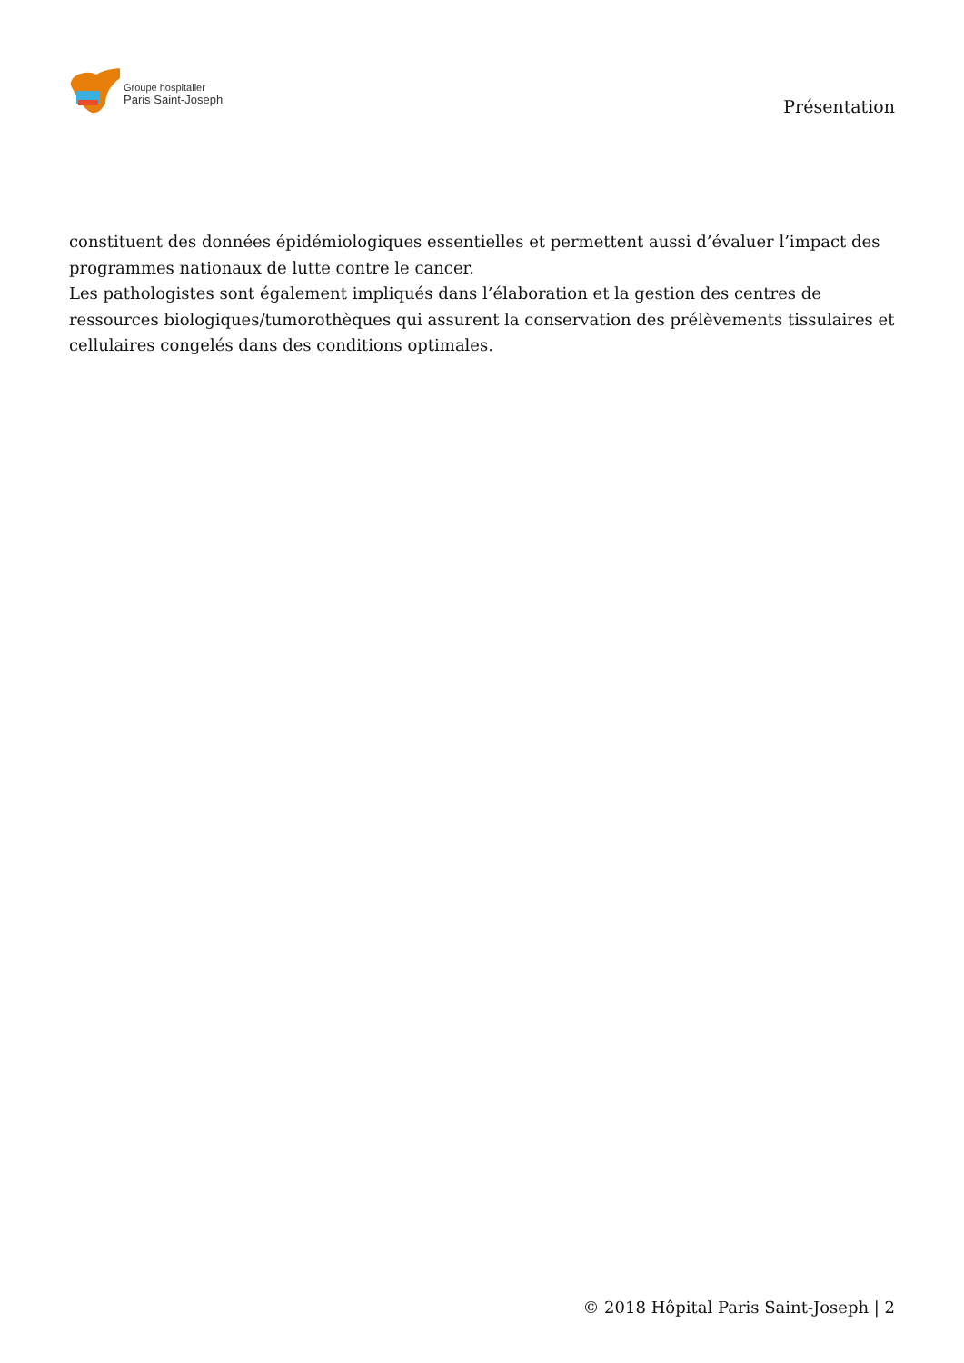Groupe hospitalier
Paris Saint-Joseph
Présentation
constituent des données épidémiologiques essentielles et permettent aussi d’évaluer l’impact des programmes nationaux de lutte contre le cancer.
Les pathologistes sont également impliqués dans l’élaboration et la gestion des centres de ressources biologiques/tumorothèques qui assurent la conservation des prélèvements tissulaires et cellulaires congelés dans des conditions optimales.
© 2018 Hôpital Paris Saint-Joseph | 2